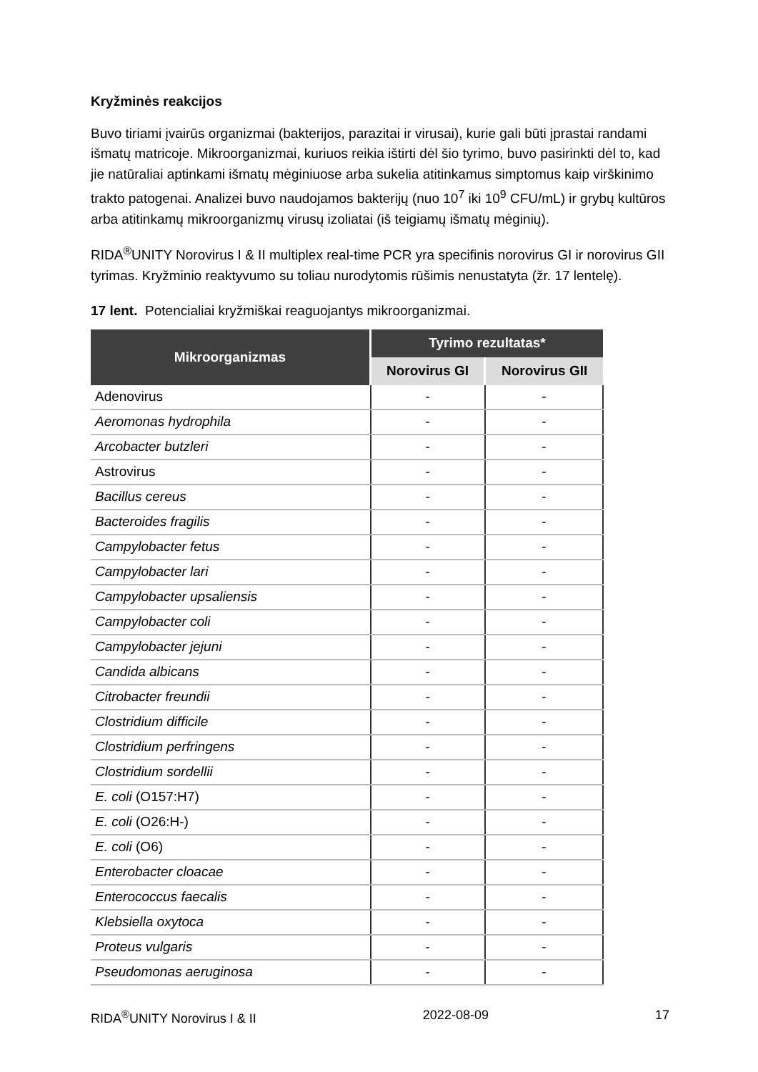Kryžminės reakcijos
Buvo tiriami įvairūs organizmai (bakterijos, parazitai ir virusai), kurie gali būti įprastai randami išmatų matricoje. Mikroorganizmai, kuriuos reikia ištirti dėl šio tyrimo, buvo pasirinkti dėl to, kad jie natūraliai aptinkami išmatų mėginiuose arba sukelia atitinkamus simptomus kaip virškinimo trakto patogenai. Analizei buvo naudojamos bakterijų (nuo 10<sup>7</sup> iki 10<sup>9</sup> CFU/mL) ir grybų kultūros arba atitinkamų mikroorganizmų virusų izoliatai (iš teigiamų išmatų mėginių).
RIDA<sup>®</sup>UNITY Norovirus I & II multiplex real-time PCR yra specifinis norovirus GI ir norovirus GII tyrimas. Kryžminio reaktyvumo su toliau nurodytomis rūšimis nenustatyta (žr. 17 lentelę).
17 lent. Potencialiai kryžmiškai reaguojantys mikroorganizmai.
| Mikroorganizmas | Tyrimo rezultatas* | |
| --- | --- | --- |
| | Norovirus GI | Norovirus GII |
| Adenovirus | - | - |
| Aeromonas hydrophila | - | - |
| Arcobacter butzleri | - | - |
| Astrovirus | - | - |
| Bacillus cereus | - | - |
| Bacteroides fragilis | - | - |
| Campylobacter fetus | - | - |
| Campylobacter lari | - | - |
| Campylobacter upsaliensis | - | - |
| Campylobacter coli | - | - |
| Campylobacter jejuni | - | - |
| Candida albicans | - | - |
| Citrobacter freundii | - | - |
| Clostridium difficile | - | - |
| Clostridium perfringens | - | - |
| Clostridium sordellii | - | - |
| E. coli (O157:H7) | - | - |
| E. coli (O26:H-) | - | - |
| E. coli (O6) | - | - |
| Enterobacter cloacae | - | - |
| Enterococcus faecalis | - | - |
| Klebsiella oxytoca | - | - |
| Proteus vulgaris | - | - |
| Pseudomonas aeruginosa | - | - |
RIDA<sup>®</sup>UNITY Norovirus I & II 2022-08-09 17